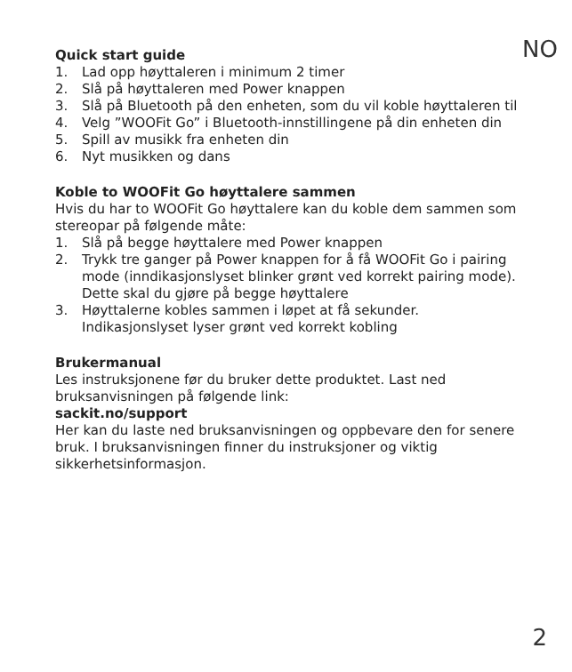NO
Quick start guide
1. Lad opp høyttaleren i minimum 2 timer
2. Slå på høyttaleren med Power knappen
3. Slå på Bluetooth på den enheten, som du vil koble høyttaleren til
4. Velg ”WOOFit Go” i Bluetooth-innstillingene på din enheten din
5. Spill av musikk fra enheten din
6. Nyt musikken og dans
Koble to WOOFit Go høyttalere sammen
Hvis du har to WOOFit Go høyttalere kan du koble dem sammen som stereopar på følgende måte:
1. Slå på begge høyttalere med Power knappen
2. Trykk tre ganger på Power knappen for å få WOOFit Go i pairing mode (inndikasjonslyset blinker grønt ved korrekt pairing mode). Dette skal du gjøre på begge høyttalere
3. Høyttalerne kobles sammen i løpet at få sekunder. Indikasjonslyset lyser grønt ved korrekt kobling
Brukermanual
Les instruksjonene før du bruker dette produktet. Last ned bruksanvisningen på følgende link:
sackit.no/support
Her kan du laste ned bruksanvisningen og oppbevare den for senere bruk. I bruksanvisningen finner du instruksjoner og viktig sikkerhetsinformasjon.
2